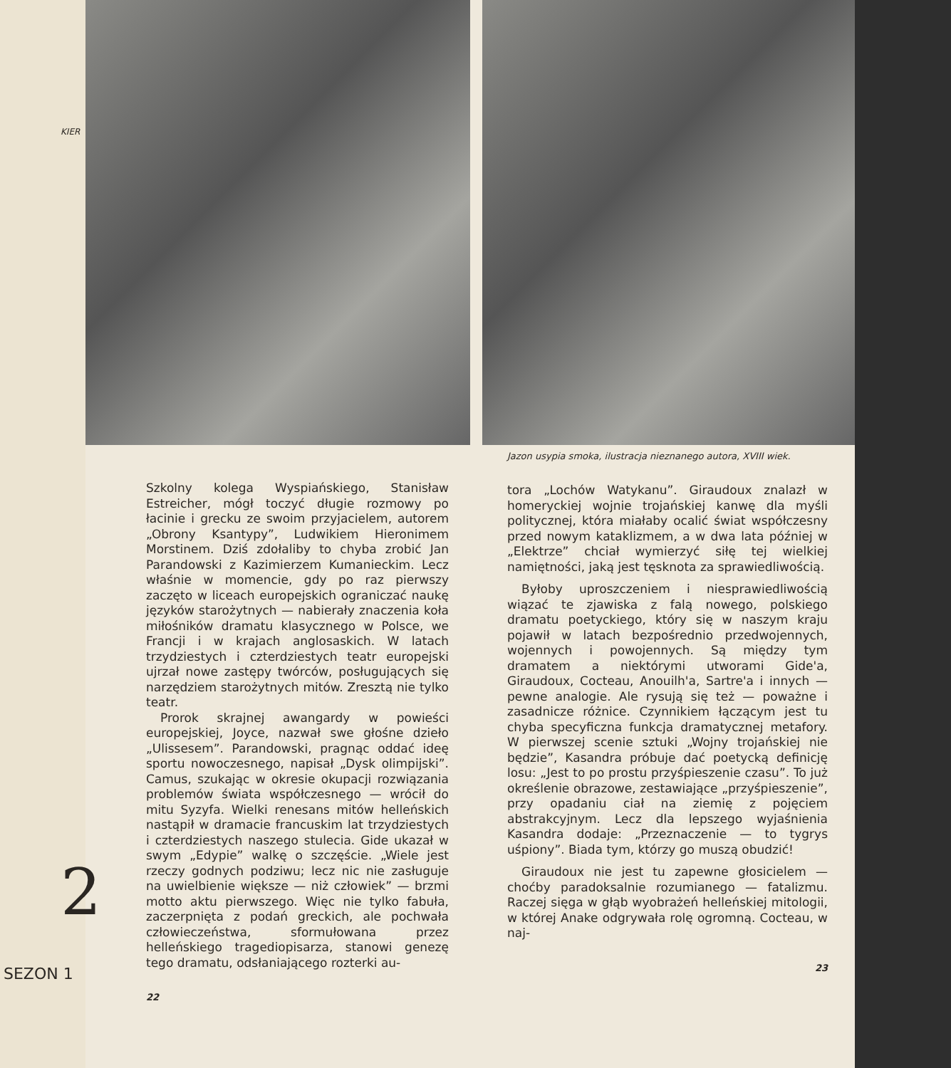KIER
2
SEZON 1
Szkolny kolega Wyspiańskiego, Stanisław Estreicher, mógł toczyć długie rozmowy po łacinie i grecku ze swoim przyjacielem, autorem „Obrony Ksantypy”, Ludwikiem Hieronimem Morstinem. Dziś zdołaliby to chyba zrobić Jan Parandowski z Kazimierzem Kumanieckim. Lecz właśnie w momencie, gdy po raz pierwszy zaczęto w liceach europejskich ograniczać naukę języków starożytnych — nabierały znaczenia koła miłośników dramatu klasycznego w Polsce, we Francji i w krajach anglosaskich. W latach trzydziestych i czterdziestych teatr europejski ujrzał nowe zastępy twórców, posługujących się narzędziem starożytnych mitów. Zresztą nie tylko teatr.
Prorok skrajnej awangardy w powieści europejskiej, Joyce, nazwał swe głośne dzieło „Ulissesem”. Parandowski, pragnąc oddać ideę sportu nowoczesnego, napisał „Dysk olimpijski”. Camus, szukając w okresie okupacji rozwiązania problemów świata współczesnego — wrócił do mitu Syzyfa. Wielki renesans mitów helleńskich nastąpił w dramacie francuskim lat trzydziestych i czterdziestych naszego stulecia. Gide ukazał w swym „Edypie” walkę o szczęście. „Wiele jest rzeczy godnych podziwu; lecz nic nie zasługuje na uwielbienie większe — niż człowiek” — brzmi motto aktu pierwszego. Więc nie tylko fabuła, zaczerpnięta z podań greckich, ale pochwała człowieczeństwa, sformułowana przez helleńskiego tragediopisarza, stanowi genezę tego dramatu, odsłaniającego rozterki au-
22
Jazon usypia smoka, ilustracja nieznanego autora, XVIII wiek.
tora „Lochów Watykanu”. Giraudoux znalazł w homeryckiej wojnie trojańskiej kanwę dla myśli politycznej, która miałaby ocalić świat współczesny przed nowym kataklizmem, a w dwa lata później w „Elektrze” chciał wymierzyć siłę tej wielkiej namiętności, jaką jest tęsknota za sprawiedliwością.
Byłoby uproszczeniem i niesprawiedliwością wiązać te zjawiska z falą nowego, polskiego dramatu poetyckiego, który się w naszym kraju pojawił w latach bezpośrednio przedwojennych, wojennych i powojennych. Są między tym dramatem a niektórymi utworami Gide'a, Giraudoux, Cocteau, Anouilh'a, Sartre'a i innych — pewne analogie. Ale rysują się też — poważne i zasadnicze różnice. Czynnikiem łączącym jest tu chyba specyficzna funkcja dramatycznej metafory. W pierwszej scenie sztuki „Wojny trojańskiej nie będzie”, Kasandra próbuje dać poetycką definicję losu: „Jest to po prostu przyśpieszenie czasu”. To już określenie obrazowe, zestawiające „przyśpieszenie”, przy opadaniu ciał na ziemię z pojęciem abstrakcyjnym. Lecz dla lepszego wyjaśnienia Kasandra dodaje: „Przeznaczenie — to tygrys uśpiony”. Biada tym, którzy go muszą obudzić!
Giraudoux nie jest tu zapewne głosicielem — choćby paradoksalnie rozumianego — fatalizmu. Raczej sięga w głąb wyobrażeń helleńskiej mitologii, w której Anake odgrywała rolę ogromną. Cocteau, w naj-
23